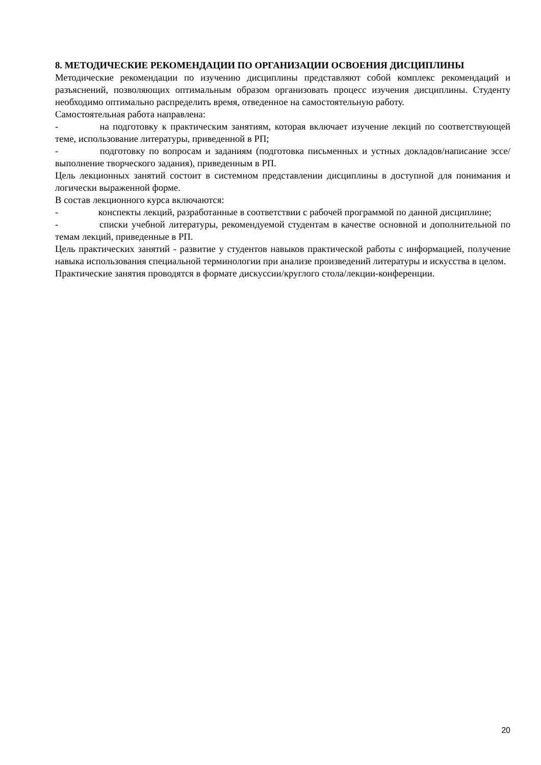8. МЕТОДИЧЕСКИЕ РЕКОМЕНДАЦИИ ПО ОРГАНИЗАЦИИ ОСВОЕНИЯ ДИСЦИПЛИНЫ
Методические рекомендации по изучению дисциплины представляют собой комплекс рекомендаций и разъяснений, позволяющих оптимальным образом организовать процесс изучения дисциплины. Студенту необходимо оптимально распределить время, отведенное на самостоятельную работу.
Самостоятельная работа направлена:
- на подготовку к практическим занятиям, которая включает изучение лекций по соответствующей теме, использование литературы, приведенной в РП;
- подготовку по вопросам и заданиям (подготовка письменных и устных докладов/написание эссе/выполнение творческого задания), приведенным в РП.
Цель лекционных занятий состоит в системном представлении дисциплины в доступной для понимания и логически выраженной форме.
В состав лекционного курса включаются:
- конспекты лекций, разработанные в соответствии с рабочей программой по данной дисциплине;
- списки учебной литературы, рекомендуемой студентам в качестве основной и дополнительной по темам лекций, приведенные в РП.
Цель практических занятий - развитие у студентов навыков практической работы с информацией, получение навыка использования специальной терминологии при анализе произведений литературы и искусства в целом.
Практические занятия проводятся в формате дискуссии/круглого стола/лекции-конференции.
20